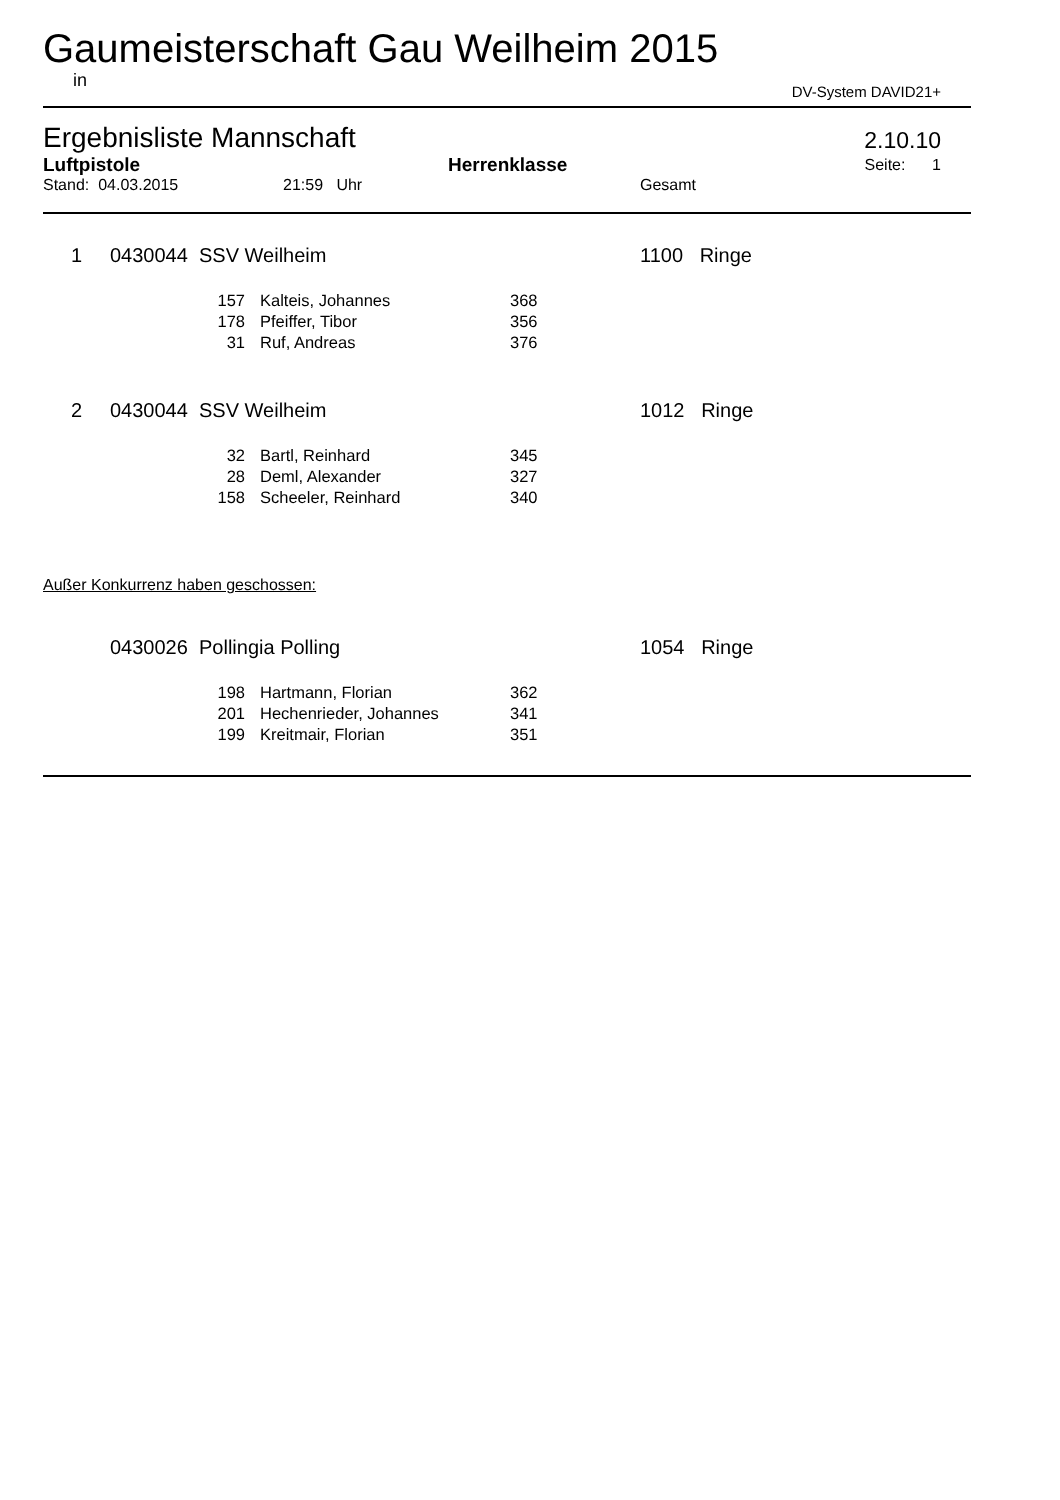Gaumeisterschaft Gau Weilheim 2015
in DV-System DAVID21+
Ergebnisliste Mannschaft 2.10.10
| Luftpistole | Herrenklasse | Seite: 1 |
| Stand: 04.03.2015 | 21:59 Uhr | Gesamt |
| 1 | 0430044 SSV Weilheim | 1100 Ringe |
| 157 | Kalteis, Johannes | 368 |
| 178 | Pfeiffer, Tibor | 356 |
| 31 | Ruf, Andreas | 376 |
| 2 | 0430044 SSV Weilheim | 1012 Ringe |
| 32 | Bartl, Reinhard | 345 |
| 28 | Deml, Alexander | 327 |
| 158 | Scheeler, Reinhard | 340 |
Außer Konkurrenz haben geschossen:
| | 0430026 Pollingia Polling | 1054 Ringe |
| 198 | Hartmann, Florian | 362 |
| 201 | Hechenrieder, Johannes | 341 |
| 199 | Kreitmair, Florian | 351 |